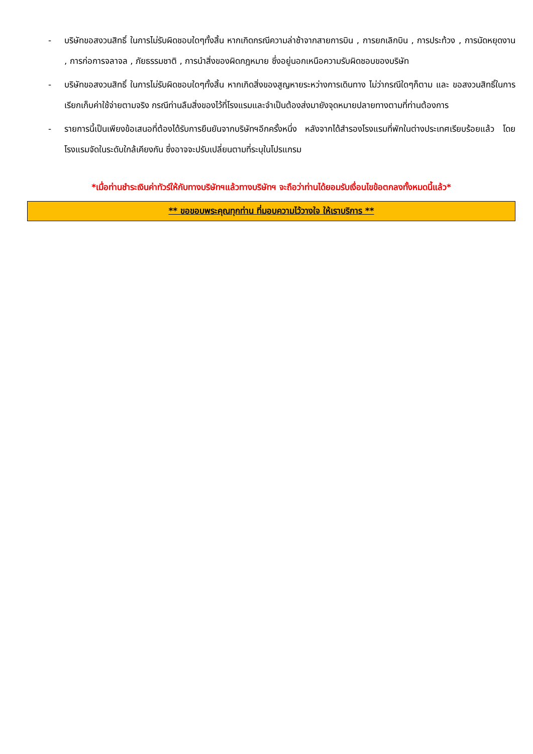- บริษัทขอสงวนสิทธิ์ ในการไม่รับผิดชอบใดๆทั้งสิ้น หากเกิดกรณีความล่าช้าจากสายการบิน , การยกเลิกบิน , การประท้วง , การนัดหยุดงาน , การก่อการจลาจล , ภัยธรรมชาติ , การนำสิ่งของผิดกฎหมาย ซึ่งอยู่นอกเหนือความรับผิดชอบของบริษัท
- บริษัทขอสงวนสิทธิ์ ในการไม่รับผิดชอบใดๆทั้งสิ้น หากเกิดสิ่งของสูญหายระหว่างการเดินทาง ไม่ว่ากรณีใดๆก็ตาม และ ขอสงวนสิทธิ์ในการเรียกเก็บค่าใช้จ่ายตามจริง กรณีท่านลืมสิ่งของไว้ที่โรงแรมและจำเป็นต้องส่งมายังจุดหมายปลายทางตามที่ท่านต้องการ
- รายการนี้เป็นเพียงข้อเสนอที่ต้องได้รับการยืนยันจากบริษัทฯอีกครั้งหนึ่ง หลังจากได้สำรองโรงแรมที่พักในต่างประเทศเรียบร้อยแล้ว โดยโรงแรมจัดในระดับใกล้เคียงกัน ซึ่งอาจจะปรับเปลี่ยนตามที่ระบุในโปรแกรม
*เมื่อท่านชำระเงินค่าทัวร์ให้กับทางบริษัทฯแล้วทางบริษัทฯ จะถือว่าท่านได้ยอมรับเงื่อนไขข้อตกลงทั้งหมดนี้แล้ว*
** ขอขอบพระคุณทุกท่าน ที่มอบความไว้วางใจ ให้เราบริการ **